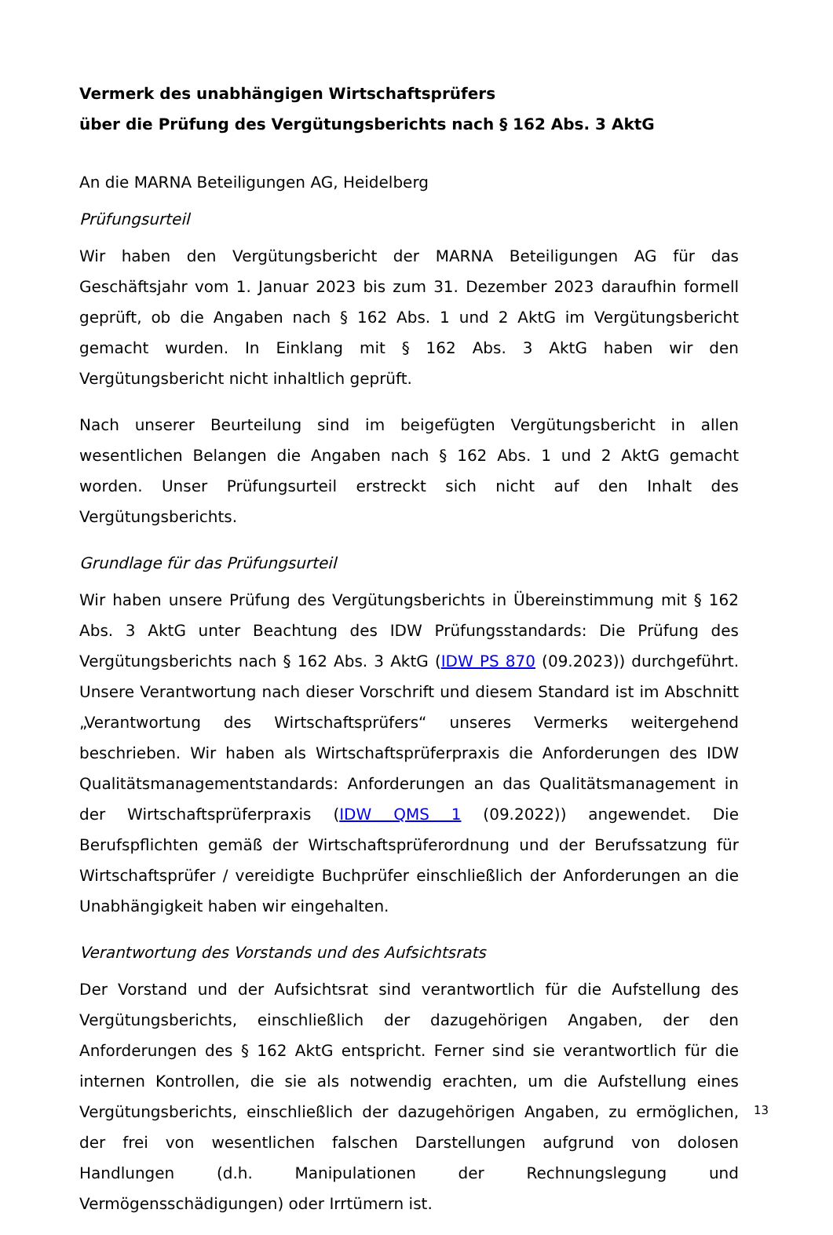Vermerk des unabhängigen Wirtschaftsprüfers
über die Prüfung des Vergütungsberichts nach § 162 Abs. 3 AktG
An die MARNA Beteiligungen AG, Heidelberg
Prüfungsurteil
Wir haben den Vergütungsbericht der MARNA Beteiligungen AG für das Geschäftsjahr vom 1. Januar 2023 bis zum 31. Dezember 2023 daraufhin formell geprüft, ob die Angaben nach § 162 Abs. 1 und 2 AktG im Vergütungsbericht gemacht wurden. In Einklang mit § 162 Abs. 3 AktG haben wir den Vergütungsbericht nicht inhaltlich geprüft.
Nach unserer Beurteilung sind im beigefügten Vergütungsbericht in allen wesentlichen Belangen die Angaben nach § 162 Abs. 1 und 2 AktG gemacht worden. Unser Prüfungsurteil erstreckt sich nicht auf den Inhalt des Vergütungsberichts.
Grundlage für das Prüfungsurteil
Wir haben unsere Prüfung des Vergütungsberichts in Übereinstimmung mit § 162 Abs. 3 AktG unter Beachtung des IDW Prüfungsstandards: Die Prüfung des Vergütungsberichts nach § 162 Abs. 3 AktG (IDW PS 870 (09.2023)) durchgeführt. Unsere Verantwortung nach dieser Vorschrift und diesem Standard ist im Abschnitt „Verantwortung des Wirtschaftsprüfers“ unseres Vermerks weitergehend beschrieben. Wir haben als Wirtschaftsprüferpraxis die Anforderungen des IDW Qualitätsmanagementstandards: Anforderungen an das Qualitätsmanagement in der Wirtschaftsprüferpraxis (IDW QMS 1 (09.2022)) angewendet. Die Berufspflichten gemäß der Wirtschaftsprüferordnung und der Berufssatzung für Wirtschaftsprüfer / vereidigte Buchprüfer einschließlich der Anforderungen an die Unabhängigkeit haben wir eingehalten.
Verantwortung des Vorstands und des Aufsichtsrats
Der Vorstand und der Aufsichtsrat sind verantwortlich für die Aufstellung des Vergütungs­berichts, einschließlich der dazugehörigen Angaben, der den Anforderungen des § 162 AktG entspricht. Ferner sind sie verantwortlich für die internen Kontrollen, die sie als notwendig erachten, um die Aufstellung eines Vergütungsberichts, einschließlich der dazugehörigen Angaben, zu ermöglichen, der frei von wesentlichen falschen Darstellungen aufgrund von dolosen Handlungen (d.h. Manipulationen der Rechnungslegung und Vermögensschädigungen) oder Irrtümern ist.
13